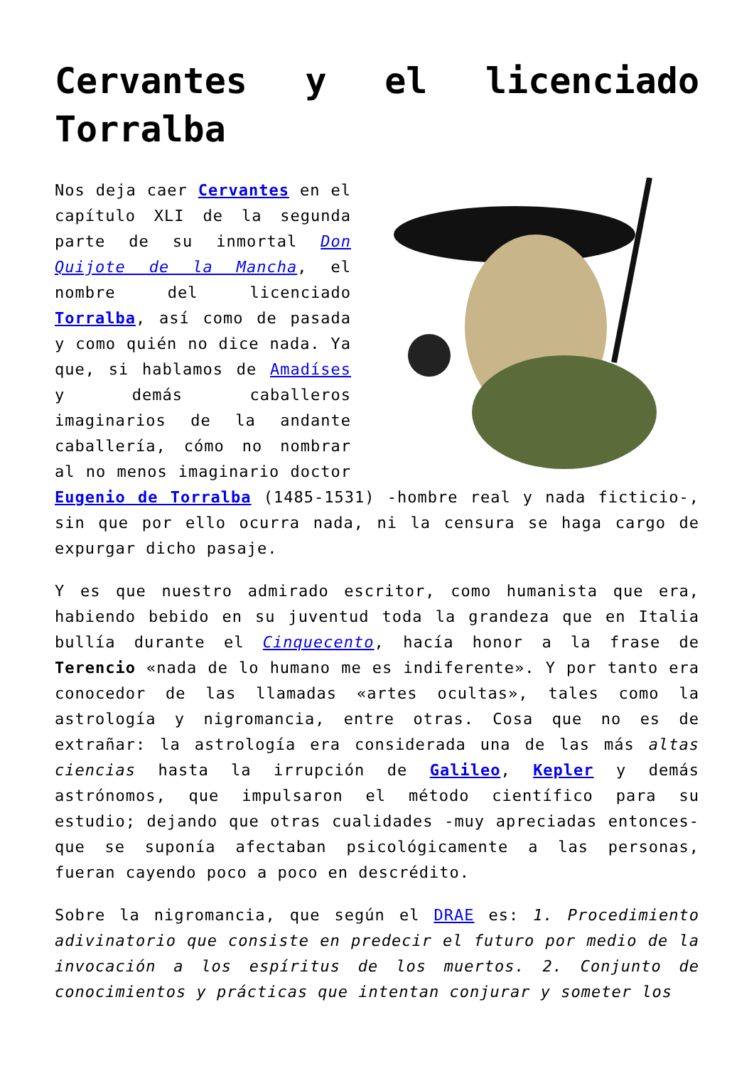Cervantes y el licenciado
Torralba
Nos deja caer Cervantes en el capítulo XLI de la segunda parte de su inmortal Don Quijote de la Mancha, el nombre del licenciado Torralba, así como de pasada y como quién no dice nada. Ya que, si hablamos de Amadíses y demás caballeros imaginarios de la andante caballería, cómo no nombrar al no menos imaginario doctor Eugenio de Torralba (1485-1531) -hombre real y nada ficticio-, sin que por ello ocurra nada, ni la censura se haga cargo de expurgar dicho pasaje.
Y es que nuestro admirado escritor, como humanista que era, habiendo bebido en su juventud toda la grandeza que en Italia bullía durante el Cinquecento, hacía honor a la frase de Terencio «nada de lo humano me es indiferente». Y por tanto era conocedor de las llamadas «artes ocultas», tales como la astrología y nigromancia, entre otras. Cosa que no es de extrañar: la astrología era considerada una de las más altas ciencias hasta la irrupción de Galileo, Kepler y demás astrónomos, que impulsaron el método científico para su estudio; dejando que otras cualidades -muy apreciadas entonces- que se suponía afectaban psicológicamente a las personas, fueran cayendo poco a poco en descrédito.
Sobre la nigromancia, que según el DRAE es: 1. Procedimiento adivinatorio que consiste en predecir el futuro por medio de la invocación a los espíritus de los muertos. 2. Conjunto de conocimientos y prácticas que intentan conjurar y someter los